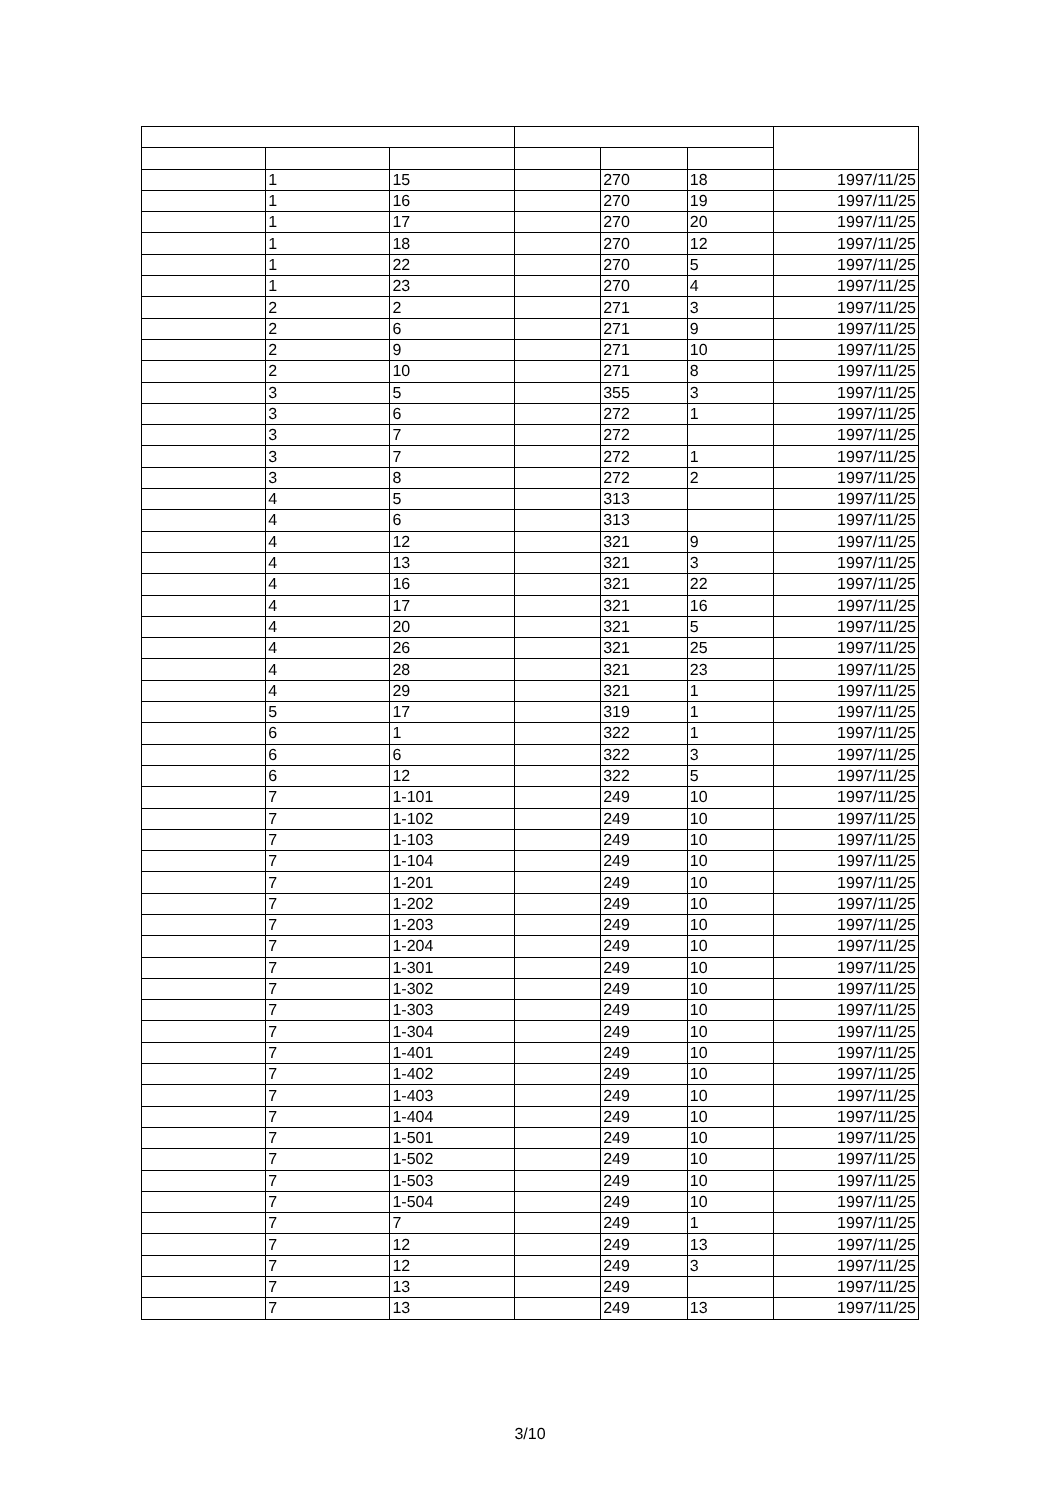| | 1 | 15 | | 270 | 18 | 1997/11/25 |
| | 1 | 16 | | 270 | 19 | 1997/11/25 |
| | 1 | 17 | | 270 | 20 | 1997/11/25 |
| | 1 | 18 | | 270 | 12 | 1997/11/25 |
| | 1 | 22 | | 270 | 5 | 1997/11/25 |
| | 1 | 23 | | 270 | 4 | 1997/11/25 |
| | 2 | 2 | | 271 | 3 | 1997/11/25 |
| | 2 | 6 | | 271 | 9 | 1997/11/25 |
| | 2 | 9 | | 271 | 10 | 1997/11/25 |
| | 2 | 10 | | 271 | 8 | 1997/11/25 |
| | 3 | 5 | | 355 | 3 | 1997/11/25 |
| | 3 | 6 | | 272 | 1 | 1997/11/25 |
| | 3 | 7 | | 272 | | 1997/11/25 |
| | 3 | 7 | | 272 | 1 | 1997/11/25 |
| | 3 | 8 | | 272 | 2 | 1997/11/25 |
| | 4 | 5 | | 313 | | 1997/11/25 |
| | 4 | 6 | | 313 | | 1997/11/25 |
| | 4 | 12 | | 321 | 9 | 1997/11/25 |
| | 4 | 13 | | 321 | 3 | 1997/11/25 |
| | 4 | 16 | | 321 | 22 | 1997/11/25 |
| | 4 | 17 | | 321 | 16 | 1997/11/25 |
| | 4 | 20 | | 321 | 5 | 1997/11/25 |
| | 4 | 26 | | 321 | 25 | 1997/11/25 |
| | 4 | 28 | | 321 | 23 | 1997/11/25 |
| | 4 | 29 | | 321 | 1 | 1997/11/25 |
| | 5 | 17 | | 319 | 1 | 1997/11/25 |
| | 6 | 1 | | 322 | 1 | 1997/11/25 |
| | 6 | 6 | | 322 | 3 | 1997/11/25 |
| | 6 | 12 | | 322 | 5 | 1997/11/25 |
| | 7 | 1-101 | | 249 | 10 | 1997/11/25 |
| | 7 | 1-102 | | 249 | 10 | 1997/11/25 |
| | 7 | 1-103 | | 249 | 10 | 1997/11/25 |
| | 7 | 1-104 | | 249 | 10 | 1997/11/25 |
| | 7 | 1-201 | | 249 | 10 | 1997/11/25 |
| | 7 | 1-202 | | 249 | 10 | 1997/11/25 |
| | 7 | 1-203 | | 249 | 10 | 1997/11/25 |
| | 7 | 1-204 | | 249 | 10 | 1997/11/25 |
| | 7 | 1-301 | | 249 | 10 | 1997/11/25 |
| | 7 | 1-302 | | 249 | 10 | 1997/11/25 |
| | 7 | 1-303 | | 249 | 10 | 1997/11/25 |
| | 7 | 1-304 | | 249 | 10 | 1997/11/25 |
| | 7 | 1-401 | | 249 | 10 | 1997/11/25 |
| | 7 | 1-402 | | 249 | 10 | 1997/11/25 |
| | 7 | 1-403 | | 249 | 10 | 1997/11/25 |
| | 7 | 1-404 | | 249 | 10 | 1997/11/25 |
| | 7 | 1-501 | | 249 | 10 | 1997/11/25 |
| | 7 | 1-502 | | 249 | 10 | 1997/11/25 |
| | 7 | 1-503 | | 249 | 10 | 1997/11/25 |
| | 7 | 1-504 | | 249 | 10 | 1997/11/25 |
| | 7 | 7 | | 249 | 1 | 1997/11/25 |
| | 7 | 12 | | 249 | 13 | 1997/11/25 |
| | 7 | 12 | | 249 | 3 | 1997/11/25 |
| | 7 | 13 | | 249 | | 1997/11/25 |
| | 7 | 13 | | 249 | 13 | 1997/11/25 |
3/10